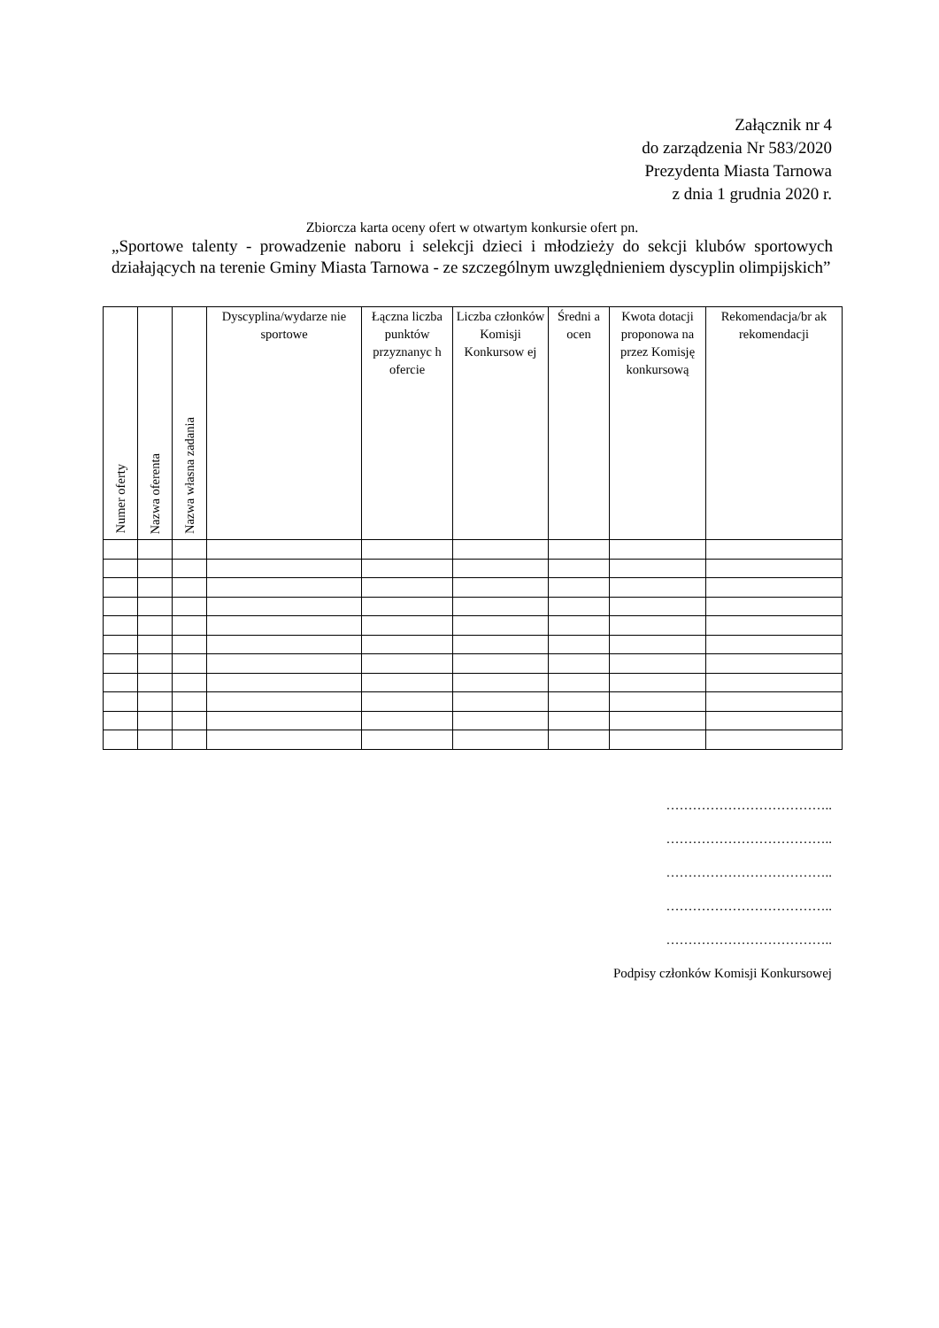Załącznik nr 4
do zarządzenia Nr 583/2020
Prezydenta Miasta Tarnowa
z dnia 1 grudnia 2020 r.
Zbiorcza karta oceny ofert w otwartym konkursie ofert pn.
„Sportowe talenty - prowadzenie naboru i selekcji dzieci i młodzieży do sekcji klubów sportowych działających na terenie Gminy Miasta Tarnowa - ze szczególnym uwzględnieniem dyscyplin olimpijskich”
| Numer oferty | Nazwa oferenta | Nazwa własna zadania | Dyscyplina/wydarze nie sportowe | Łączna liczba punktów przyznanyc h ofercie | Liczba członków Komisji Konkursow ej | Średni a ocen | Kwota dotacji proponowa na przez Komisję konkursową | Rekomendacja/br ak rekomendacji |
| --- | --- | --- | --- | --- | --- | --- | --- | --- |
………………………………..
………………………………..
………………………………..
………………………………..
………………………………..
Podpisy członków Komisji Konkursowej